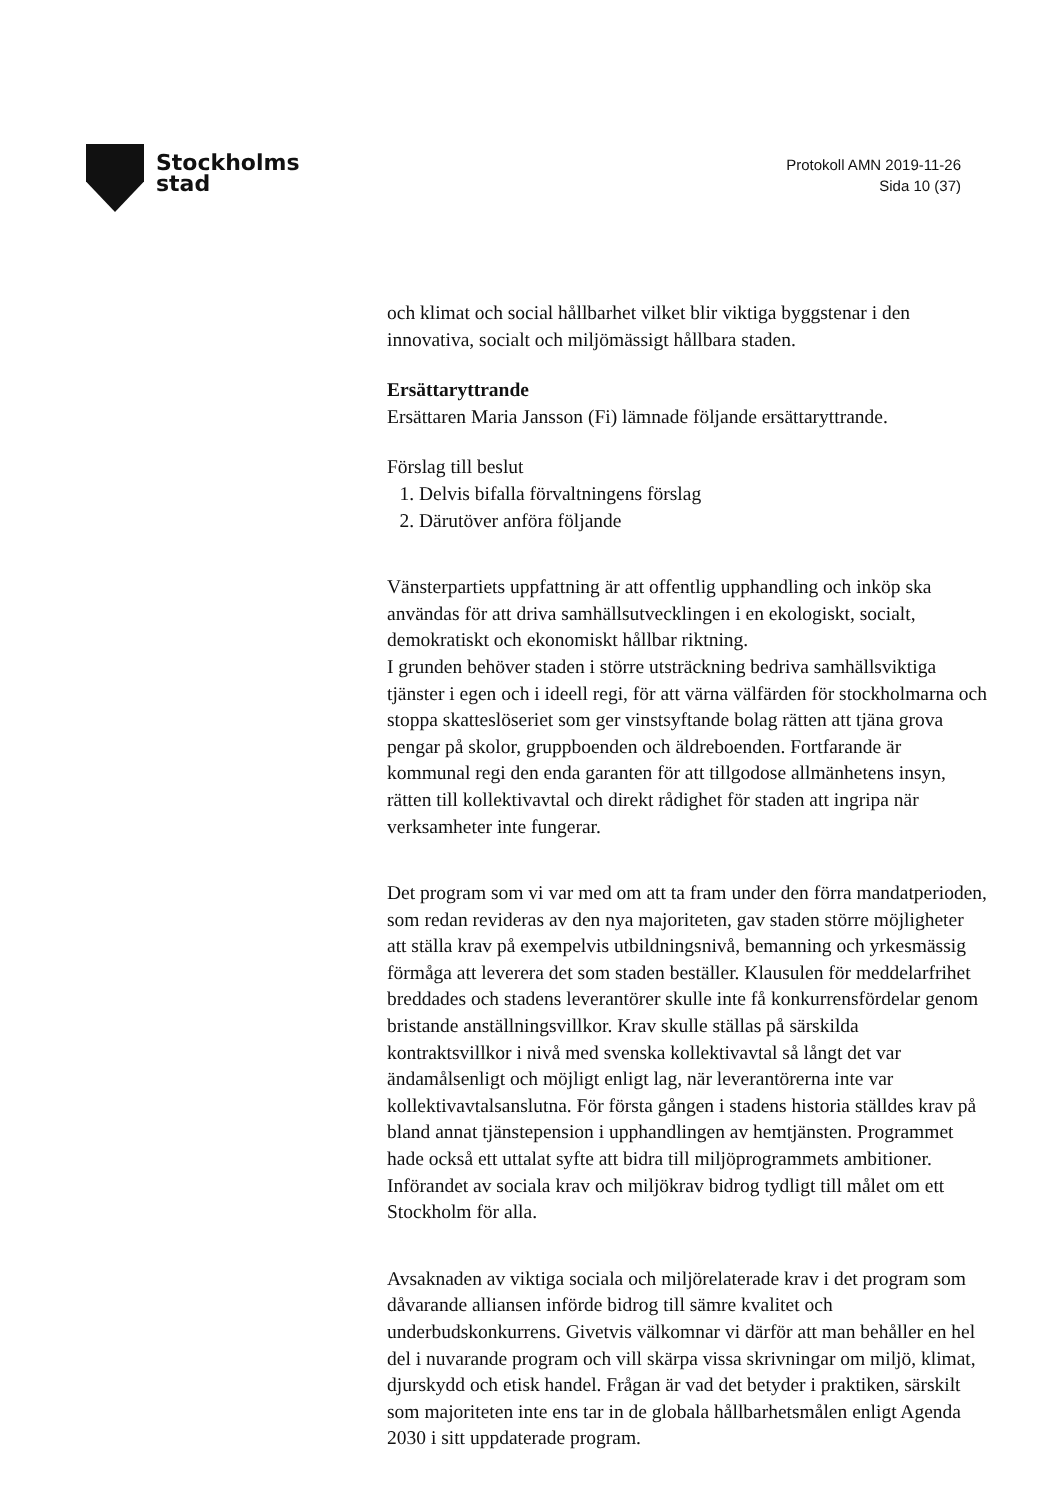Stockholms
stad
Protokoll AMN 2019-11-26
Sida 10 (37)
och klimat och social hållbarhet vilket blir viktiga byggstenar i den innovativa, socialt och miljömässigt hållbara staden.
Ersättaryttrande
Ersättaren Maria Jansson (Fi) lämnade följande ersättaryttrande.
Förslag till beslut
1. Delvis bifalla förvaltningens förslag
2. Därutöver anföra följande
Vänsterpartiets uppfattning är att offentlig upphandling och inköp ska användas för att driva samhällsutvecklingen i en ekologiskt, socialt, demokratiskt och ekonomiskt hållbar riktning.
I grunden behöver staden i större utsträckning bedriva samhällsviktiga tjänster i egen och i ideell regi, för att värna välfärden för stockholmarna och stoppa skatteslöseriet som ger vinstsyftande bolag rätten att tjäna grova pengar på skolor, gruppboenden och äldreboenden. Fortfarande är kommunal regi den enda garanten för att tillgodose allmänhetens insyn, rätten till kollektivavtal och direkt rådighet för staden att ingripa när verksamheter inte fungerar.
Det program som vi var med om att ta fram under den förra mandatperioden, som redan revideras av den nya majoriteten, gav staden större möjligheter att ställa krav på exempelvis utbildningsnivå, bemanning och yrkesmässig förmåga att leverera det som staden beställer. Klausulen för meddelarfrihet breddades och stadens leverantörer skulle inte få konkurrensfördelar genom bristande anställningsvillkor. Krav skulle ställas på särskilda kontraktsvillkor i nivå med svenska kollektivavtal så långt det var ändamålsenligt och möjligt enligt lag, när leverantörerna inte var kollektivavtalsanslutna. För första gången i stadens historia ställdes krav på bland annat tjänstepension i upphandlingen av hemtjänsten. Programmet hade också ett uttalat syfte att bidra till miljöprogrammets ambitioner. Införandet av sociala krav och miljökrav bidrog tydligt till målet om ett Stockholm för alla.
Avsaknaden av viktiga sociala och miljörelaterade krav i det program som dåvarande alliansen införde bidrog till sämre kvalitet och underbudskonkurrens. Givetvis välkomnar vi därför att man behåller en hel del i nuvarande program och vill skärpa vissa skrivningar om miljö, klimat, djurskydd och etisk handel. Frågan är vad det betyder i praktiken, särskilt som majoriteten inte ens tar in de globala hållbarhetsmålen enligt Agenda 2030 i sitt uppdaterade program.